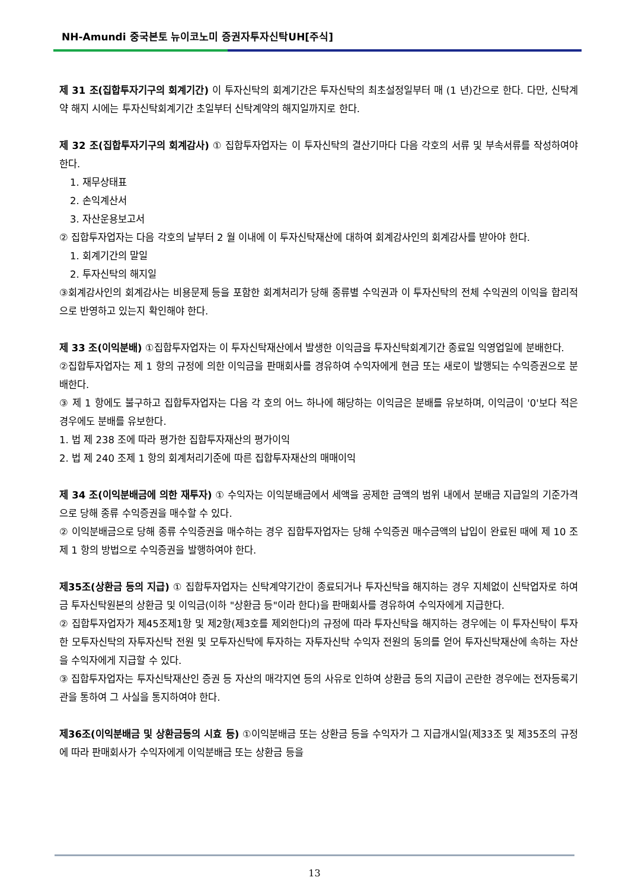NH-Amundi 중국본토 뉴이코노미 증권자투자신탁UH[주식]
제 31 조(집합투자기구의 회계기간) 이 투자신탁의 회계기간은 투자신탁의 최초설정일부터 매 (1 년)간으로 한다. 다만, 신탁계약 해지 시에는 투자신탁회계기간 초일부터 신탁계약의 해지일까지로 한다.
제 32 조(집합투자기구의 회계감사) ① 집합투자업자는 이 투자신탁의 결산기마다 다음 각호의 서류 및 부속서류를 작성하여야 한다.
1. 재무상태표
2. 손익계산서
3. 자산운용보고서
② 집합투자업자는 다음 각호의 날부터 2 월 이내에 이 투자신탁재산에 대하여 회계감사인의 회계감사를 받아야 한다.
1. 회계기간의 말일
2. 투자신탁의 해지일
③회계감사인의 회계감사는 비용문제 등을 포함한 회계처리가 당해 종류별 수익권과 이 투자신탁의 전체 수익권의 이익을 합리적으로 반영하고 있는지 확인해야 한다.
제 33 조(이익분배) ①집합투자업자는 이 투자신탁재산에서 발생한 이익금을 투자신탁회계기간 종료일 익영업일에 분배한다.
②집합투자업자는 제 1 항의 규정에 의한 이익금을 판매회사를 경유하여 수익자에게 현금 또는 새로이 발행되는 수익증권으로 분배한다.
③ 제 1 항에도 불구하고 집합투자업자는 다음 각 호의 어느 하나에 해당하는 이익금은 분배를 유보하며, 이익금이 '0'보다 적은 경우에도 분배를 유보한다.
1. 법 제 238 조에 따라 평가한 집합투자재산의 평가이익
2. 법 제 240 조제 1 항의 회계처리기준에 따른 집합투자재산의 매매이익
제 34 조(이익분배금에 의한 재투자) ① 수익자는 이익분배금에서 세액을 공제한 금액의 범위 내에서 분배금 지급일의 기준가격으로 당해 종류 수익증권을 매수할 수 있다.
② 이익분배금으로 당해 종류 수익증권을 매수하는 경우 집합투자업자는 당해 수익증권 매수금액의 납입이 완료된 때에 제 10 조제 1 항의 방법으로 수익증권을 발행하여야 한다.
제35조(상환금 등의 지급) ① 집합투자업자는 신탁계약기간이 종료되거나 투자신탁을 해지하는 경우 지체없이 신탁업자로 하여금 투자신탁원본의 상환금 및 이익금(이하 "상환금 등"이라 한다)을 판매회사를 경유하여 수익자에게 지급한다.
② 집합투자업자가 제45조제1항 및 제2항(제3호를 제외한다)의 규정에 따라 투자신탁을 해지하는 경우에는 이 투자신탁이 투자한 모투자신탁의 자투자신탁 전원 및 모투자신탁에 투자하는 자투자신탁 수익자 전원의 동의를 얻어 투자신탁재산에 속하는 자산을 수익자에게 지급할 수 있다.
③ 집합투자업자는 투자신탁재산인 증권 등 자산의 매각지연 등의 사유로 인하여 상환금 등의 지급이 곤란한 경우에는 전자등록기관을 통하여 그 사실을 통지하여야 한다.
제36조(이익분배금 및 상환금등의 시효 등) ①이익분배금 또는 상환금 등을 수익자가 그 지급개시일(제33조 및 제35조의 규정에 따라 판매회사가 수익자에게 이익분배금 또는 상환금 등을
13